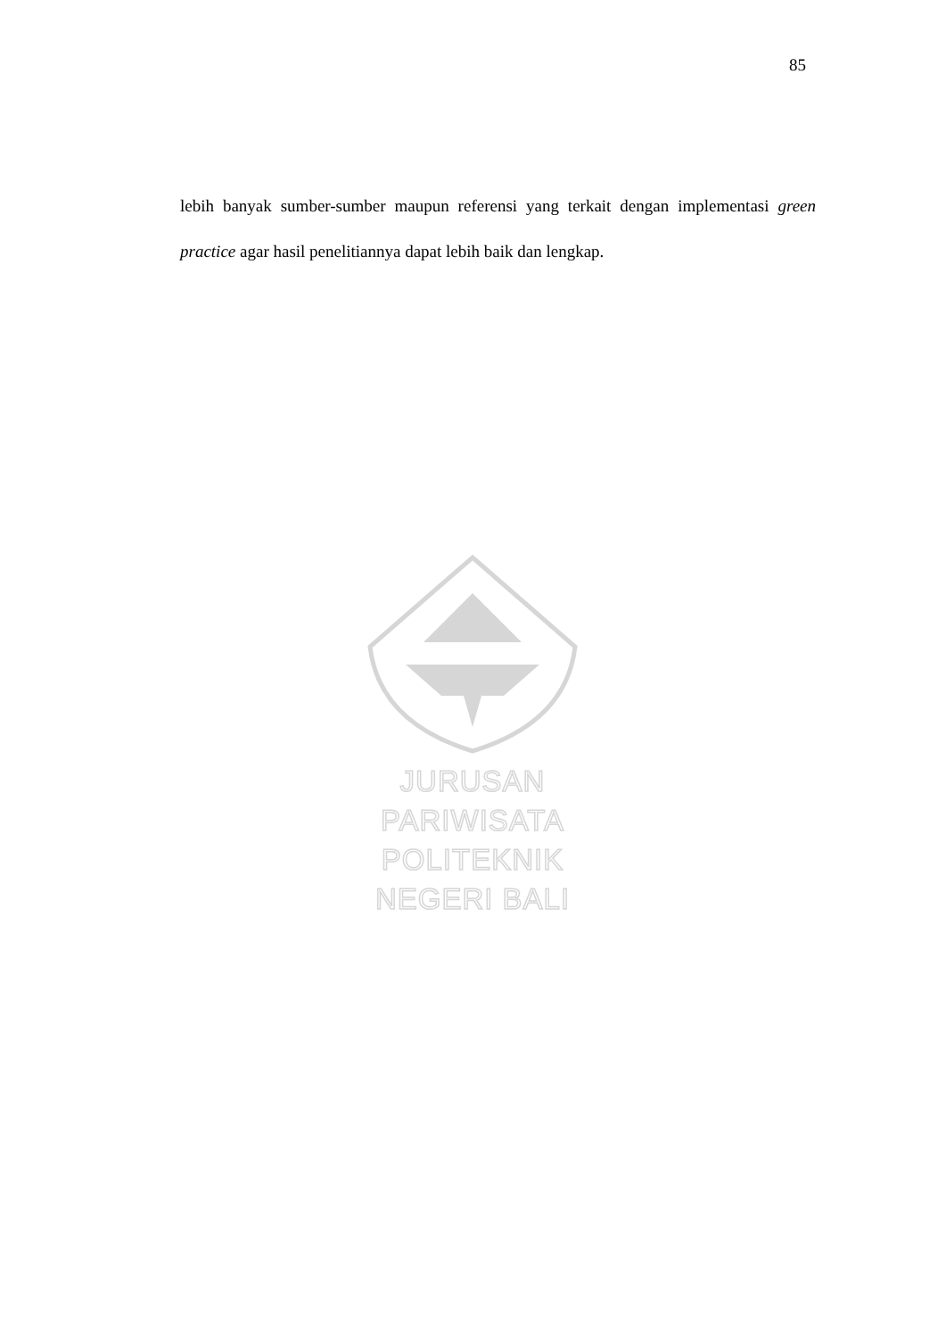85
lebih banyak sumber-sumber maupun referensi yang terkait dengan implementasi green practice agar hasil penelitiannya dapat lebih baik dan lengkap.
JURUSAN PARIWISATA
POLITEKNIK NEGERI BALI